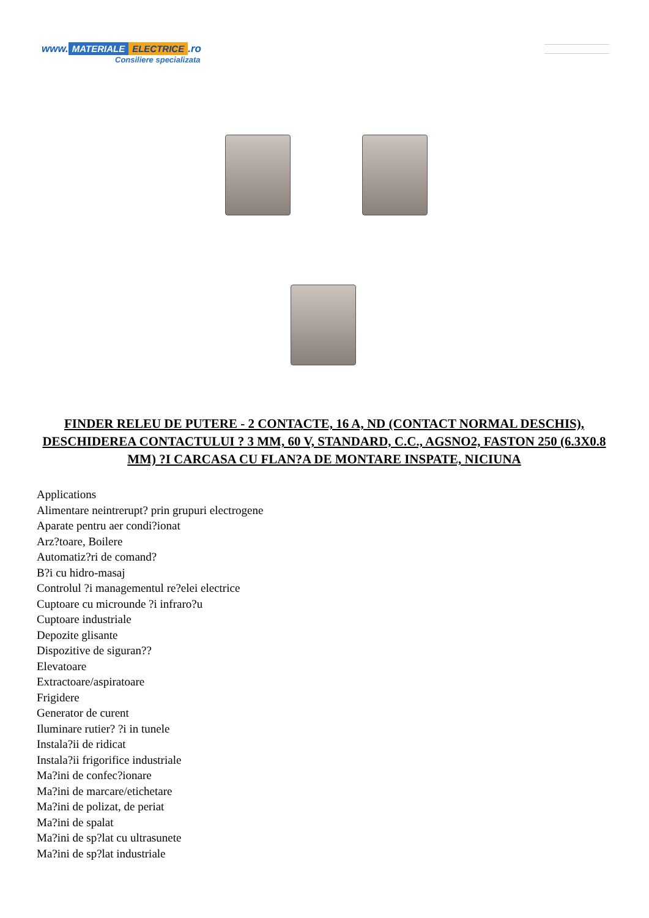www. MATERIALE ELECTRICE.ro
Consiliere specializata
FINDER RELEU DE PUTERE - 2 CONTACTE, 16 A, ND (CONTACT NORMAL DESCHIS), DESCHIDEREA CONTACTULUI ? 3 MM, 60 V, STANDARD, C.C., AGSNO2, FASTON 250 (6.3X0.8 MM) ?I CARCASA CU FLAN?A DE MONTARE INSPATE, NICIUNA
Applications
Alimentare neintrerupt? prin grupuri electrogene
Aparate pentru aer condi?ionat
Arz?toare, Boilere
Automatiz?ri de comand?
B?i cu hidro-masaj
Controlul ?i managementul re?elei electrice
Cuptoare cu microunde ?i infraro?u
Cuptoare industriale
Depozite glisante
Dispozitive de siguran??
Elevatoare
Extractoare/aspiratoare
Frigidere
Generator de curent
Iluminare rutier? ?i in tunele
Instala?ii de ridicat
Instala?ii frigorifice industriale
Ma?ini de confec?ionare
Ma?ini de marcare/etichetare
Ma?ini de polizat, de periat
Ma?ini de spalat
Ma?ini de sp?lat cu ultrasunete
Ma?ini de sp?lat industriale